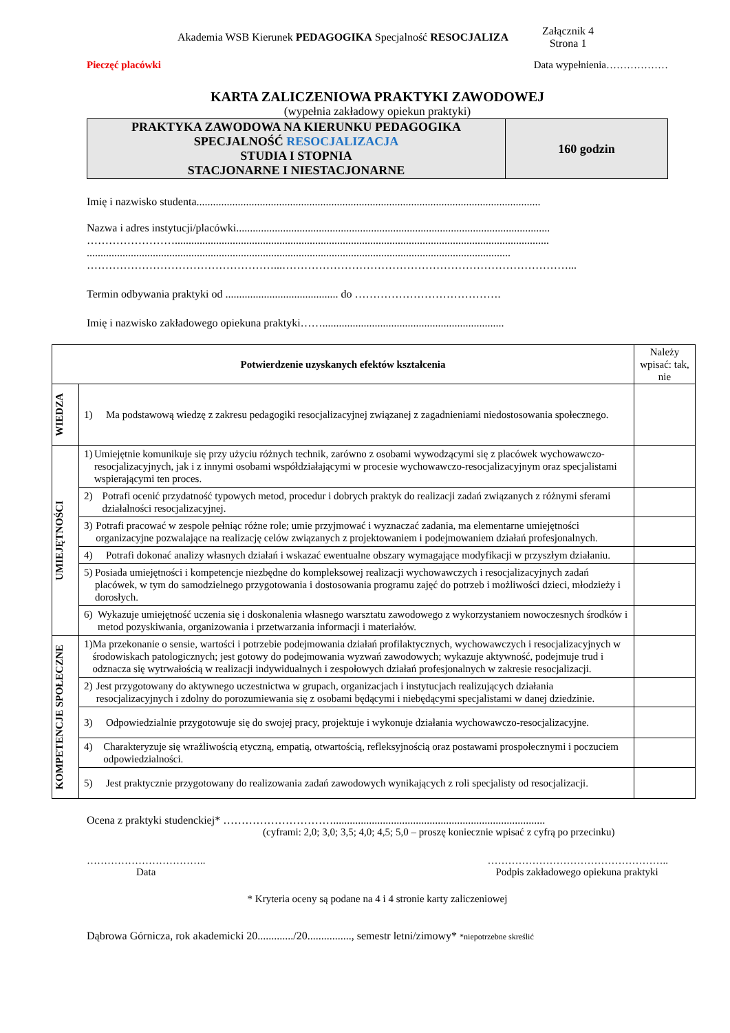Akademia WSB Kierunek PEDAGOGIKA Specjalność RESOCJALIZA
Załącznik 4
Strona 1
Pieczęć placówki Data wypełnienia………………
KARTA ZALICZENIOWA PRAKTYKI ZAWODOWEJ
(wypełnia zakładowy opiekun praktyki)
| PRAKTYKA ZAWODOWA NA KIERUNKU PEDAGOGIKA SPECJALNOŚĆ RESOCJALIZACJA STUDIA I STOPNIA STACJONARNE I NIESTACJONARNE | 160 godzin |
Imię i nazwisko studenta.............................................................................................................................
Nazwa i adres instytucji/placówki..................................................................................................................
……………………........................................................................................................................................
..........................................................................................................................................................
……………………………………………...……………………………………………………………………...
Termin odbywania praktyki od ......................................... do ………………………………….
Imię i nazwisko zakładowego opiekuna praktyki……..................................................................
| Potwierdzenie uzyskanych efektów kształcenia | | Należy wpisać: tak, nie |
| WIEDZA | 1) Ma podstawową wiedzę z zakresu pedagogiki resocjalizacyjnej związanej z zagadnieniami niedostosowania społecznego. | |
| UMIEJĘTNOŚCI | 1) Umiejętnie komunikuje się przy użyciu różnych technik, zarówno z osobami wywodzącymi się z placówek wychowawczo-resocjalizacyjnych, jak i z innymi osobami współdziałającymi w procesie wychowawczo-resocjalizacyjnym oraz specjalistami wspierającymi ten proces. | |
| | 2) Potrafi ocenić przydatność typowych metod, procedur i dobrych praktyk do realizacji zadań związanych z różnymi sferami działalności resocjalizacyjnej. | |
| | 3) Potrafi pracować w zespole pełniąc różne role; umie przyjmować i wyznaczać zadania, ma elementarne umiejętności organizacyjne pozwalające na realizację celów związanych z projektowaniem i podejmowaniem działań profesjonalnych. | |
| | 4) Potrafi dokonać analizy własnych działań i wskazać ewentualne obszary wymagające modyfikacji w przyszłym działaniu. | |
| | 5) Posiada umiejętności i kompetencje niezbędne do kompleksowej realizacji wychowawczych i resocjalizacyjnych zadań placówek, w tym do samodzielnego przygotowania i dostosowania programu zajęć do potrzeb i możliwości dzieci, młodzieży i dorosłych. | |
| | 6) Wykazuje umiejętność uczenia się i doskonalenia własnego warsztatu zawodowego z wykorzystaniem nowoczesnych środków i metod pozyskiwania, organizowania i przetwarzania informacji i materiałów. | |
| KOMPETENCJE SPOŁECZNE | 1) Ma przekonanie o sensie, wartości i potrzebie podejmowania działań profilaktycznych, wychowawczych i resocjalizacyjnych w środowiskach patologicznych; jest gotowy do podejmowania wyzwań zawodowych; wykazuje aktywność, podejmuje trud i odznacza się wytrwałością w realizacji indywidualnych i zespołowych działań profesjonalnych w zakresie resocjalizacji. | |
| | 2) Jest przygotowany do aktywnego uczestnictwa w grupach, organizacjach i instytucjach realizujących działania resocjalizacyjnych i zdolny do porozumiewania się z osobami będącymi i niebędącymi specjalistami w danej dziedzinie. | |
| | 3) Odpowiedzialnie przygotowuje się do swojej pracy, projektuje i wykonuje działania wychowawczo-resocjalizacyjne. | |
| | 4) Charakteryzuje się wrażliwością etyczną, empatią, otwartością, refleksyjnością oraz postawami prospołecznymi i poczuciem odpowiedzialności. | |
| | 5) Jest praktycznie przygotowany do realizowania zadań zawodowych wynikających z roli specjalisty od resocjalizacji. | |
Ocena z praktyki studenckiej* ………………………….............................................................................
(cyframi: 2,0; 3,0; 3,5; 4,0; 4,5; 5,0 – proszę koniecznie wpisać z cyfrą po przecinku)
……………………………..
Data ……………………………………………..
Podpis zakładowego opiekuna praktyki
* Kryteria oceny są podane na 4 i 4 stronie karty zaliczeniowej
Dąbrowa Górnicza, rok akademicki 20............./20................, semestr letni/zimowy* *niepotrzebne skreślić